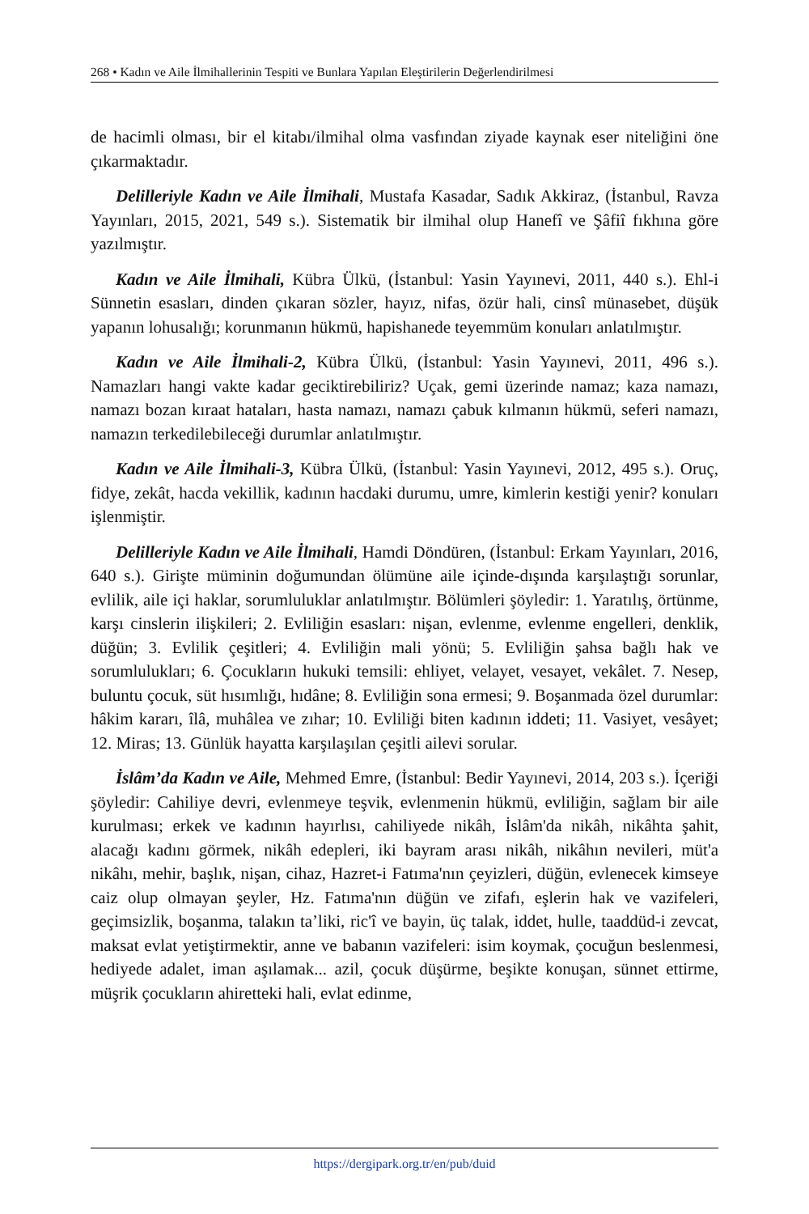268 • Kadın ve Aile İlmihallerinin Tespiti ve Bunlara Yapılan Eleştirilerin Değerlendirilmesi
de hacimli olması, bir el kitabı/ilmihal olma vasfından ziyade kaynak eser niteliğini öne çıkarmaktadır.
Delilleriyle Kadın ve Aile İlmihali, Mustafa Kasadar, Sadık Akkiraz, (İstanbul, Ravza Yayınları, 2015, 2021, 549 s.). Sistematik bir ilmihal olup Hanefî ve Şâfiî fıkhına göre yazılmıştır.
Kadın ve Aile İlmihali, Kübra Ülkü, (İstanbul: Yasin Yayınevi, 2011, 440 s.). Ehl-i Sünnetin esasları, dinden çıkaran sözler, hayız, nifas, özür hali, cinsî münasebet, düşük yapanın lohusalığı; korunmanın hükmü, hapishanede teyemmüm konuları anlatılmıştır.
Kadın ve Aile İlmihali-2, Kübra Ülkü, (İstanbul: Yasin Yayınevi, 2011, 496 s.). Namazları hangi vakte kadar geciktirebiliriz? Uçak, gemi üzerinde namaz; kaza namazı, namazı bozan kıraat hataları, hasta namazı, namazı çabuk kılmanın hükmü, seferi namazı, namazın terkedilebileceği durumlar anlatılmıştır.
Kadın ve Aile İlmihali-3, Kübra Ülkü, (İstanbul: Yasin Yayınevi, 2012, 495 s.). Oruç, fidye, zekât, hacda vekillik, kadının hacdaki durumu, umre, kimlerin kestiği yenir? konuları işlenmiştir.
Delilleriyle Kadın ve Aile İlmihali, Hamdi Döndüren, (İstanbul: Erkam Yayınları, 2016, 640 s.). Girişte müminin doğumundan ölümüne aile içinde-dışında karşılaştığı sorunlar, evlilik, aile içi haklar, sorumluluklar anlatılmıştır. Bölümleri şöyledir: 1. Yaratılış, örtünme, karşı cinslerin ilişkileri; 2. Evliliğin esasları: nişan, evlenme, evlenme engelleri, denklik, düğün; 3. Evlilik çeşitleri; 4. Evliliğin mali yönü; 5. Evliliğin şahsa bağlı hak ve sorumlulukları; 6. Çocukların hukuki temsili: ehliyet, velayet, vesayet, vekâlet. 7. Nesep, buluntu çocuk, süt hısımlığı, hıdâne; 8. Evliliğin sona ermesi; 9. Boşanmada özel durumlar: hâkim kararı, îlâ, muhâlea ve zıhar; 10. Evliliği biten kadının iddeti; 11. Vasiyet, vesâyet; 12. Miras; 13. Günlük hayatta karşılaşılan çeşitli ailevi sorular.
İslâm’da Kadın ve Aile, Mehmed Emre, (İstanbul: Bedir Yayınevi, 2014, 203 s.). İçeriği şöyledir: Cahiliye devri, evlenmeye teşvik, evlenmenin hükmü, evliliğin, sağlam bir aile kurulması; erkek ve kadının hayırlısı, cahiliyede nikâh, İslâm'da nikâh, nikâhta şahit, alacağı kadını görmek, nikâh edepleri, iki bayram arası nikâh, nikâhın nevileri, müt'a nikâhı, mehir, başlık, nişan, cihaz, Hazret-i Fatıma'nın çeyizleri, düğün, evlenecek kimseye caiz olup olmayan şeyler, Hz. Fatıma'nın düğün ve zifafı, eşlerin hak ve vazifeleri, geçimsizlik, boşanma, talakın ta’liki, ric'î ve bayin, üç talak, iddet, hulle, taaddüd-i zevcat, maksat evlat yetiştirmektir, anne ve babanın vazifeleri: isim koymak, çocuğun beslenmesi, hediyede adalet, iman aşılamak... azil, çocuk düşürme, beşikte konuşan, sünnet ettirme, müşrik çocukların ahiretteki hali, evlat edinme,
https://dergipark.org.tr/en/pub/duid